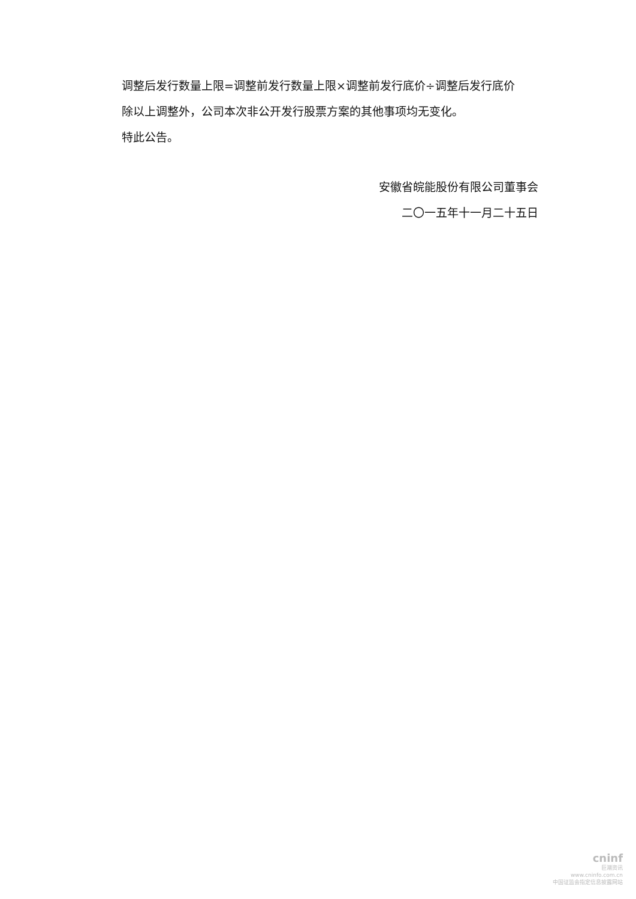调整后发行数量上限=调整前发行数量上限×调整前发行底价÷调整后发行底价
除以上调整外，公司本次非公开发行股票方案的其他事项均无变化。
特此公告。
安徽省皖能股份有限公司董事会
二〇一五年十一月二十五日
cninf
巨潮资讯
www.cninfo.com.cn
中国证监会指定信息披露网站